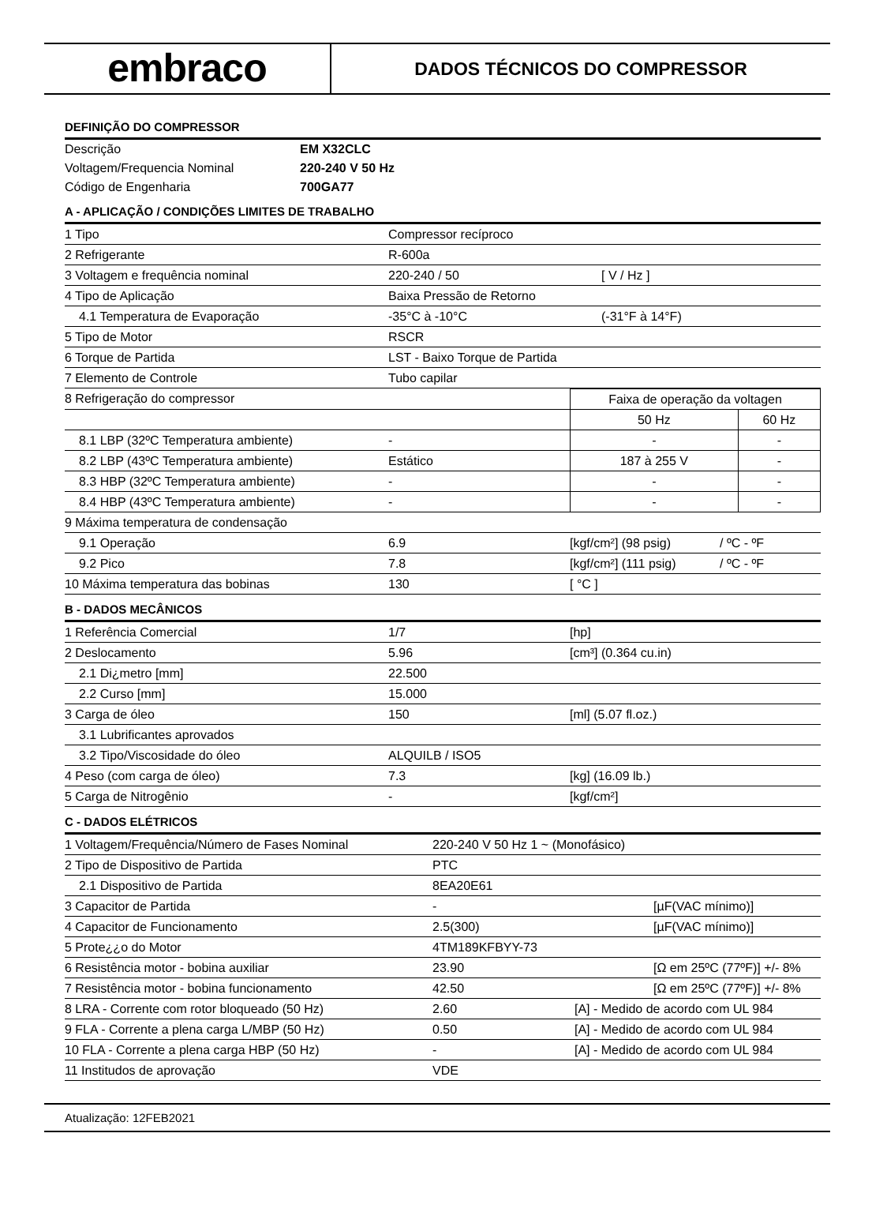embraco
DADOS TÉCNICOS DO COMPRESSOR
DEFINIÇÃO DO COMPRESSOR
| Descrição | EM X32CLC |
| Voltagem/Frequencia Nominal | 220-240 V 50 Hz |
| Código de Engenharia | 700GA77 |
A - APLICAÇÃO / CONDIÇÕES LIMITES DE TRABALHO
| 1 Tipo | Compressor recíproco | |
| 2 Refrigerante | R-600a | |
| 3 Voltagem e frequência nominal | 220-240 / 50 | [ V / Hz ] |
| 4 Tipo de Aplicação | Baixa Pressão de Retorno | |
| 4.1 Temperatura de Evaporação | -35°C à -10°C | (-31°F à 14°F) |
| 5 Tipo de Motor | RSCR | |
| 6 Torque de Partida | LST - Baixo Torque de Partida | |
| 7 Elemento de Controle | Tubo capilar | |
| 8 Refrigeração do compressor | | Faixa de operação da voltagen | |
| | | 50 Hz | 60 Hz |
| 8.1 LBP (32ºC Temperatura ambiente) | - | - | - |
| 8.2 LBP (43ºC Temperatura ambiente) | Estático | 187 à 255 V | - |
| 8.3 HBP (32ºC Temperatura ambiente) | - | - | - |
| 8.4 HBP (43ºC Temperatura ambiente) | - | - | - |
| 9 Máxima temperatura de condensação | | | |
| 9.1 Operação | 6.9 | [kgf/cm²] (98 psig) | / ºC - ºF |
| 9.2 Pico | 7.8 | [kgf/cm²] (111 psig) | / ºC - ºF |
| 10 Máxima temperatura das bobinas | 130 | [ °C ] | |
B - DADOS MECÂNICOS
| 1 Referência Comercial | 1/7 | [hp] |
| 2 Deslocamento | 5.96 | [cm³] (0.364 cu.in) |
| 2.1 Di¿metro [mm] | 22.500 | |
| 2.2 Curso [mm] | 15.000 | |
| 3 Carga de óleo | 150 | [ml] (5.07 fl.oz.) |
| 3.1 Lubrificantes aprovados | | |
| 3.2 Tipo/Viscosidade do óleo | ALQUILB / ISO5 | |
| 4 Peso (com carga de óleo) | 7.3 | [kg] (16.09 lb.) |
| 5 Carga de Nitrogênio | - | [kgf/cm²] |
C - DADOS ELÉTRICOS
| 1 Voltagem/Frequência/Número de Fases Nominal | 220-240 V 50 Hz 1 ~ (Monofásico) | |
| 2 Tipo de Dispositivo de Partida | PTC | |
| 2.1 Dispositivo de Partida | 8EA20E61 | |
| 3 Capacitor de Partida | - | [µF(VAC mínimo)] |
| 4 Capacitor de Funcionamento | 2.5(300) | [µF(VAC mínimo)] |
| 5 Prote¿¿o do Motor | 4TM189KFBYY-73 | |
| 6 Resistência motor - bobina auxiliar | 23.90 | [Ω em 25ºC (77ºF)] +/- 8% |
| 7 Resistência motor - bobina funcionamento | 42.50 | [Ω em 25ºC (77ºF)] +/- 8% |
| 8 LRA - Corrente com rotor bloqueado (50 Hz) | 2.60 | [A] - Medido de acordo com UL 984 |
| 9 FLA - Corrente a plena carga L/MBP (50 Hz) | 0.50 | [A] - Medido de acordo com UL 984 |
| 10 FLA - Corrente a plena carga HBP (50 Hz) | - | [A] - Medido de acordo com UL 984 |
| 11 Institudos de aprovação | VDE | |
Atualização: 12FEB2021